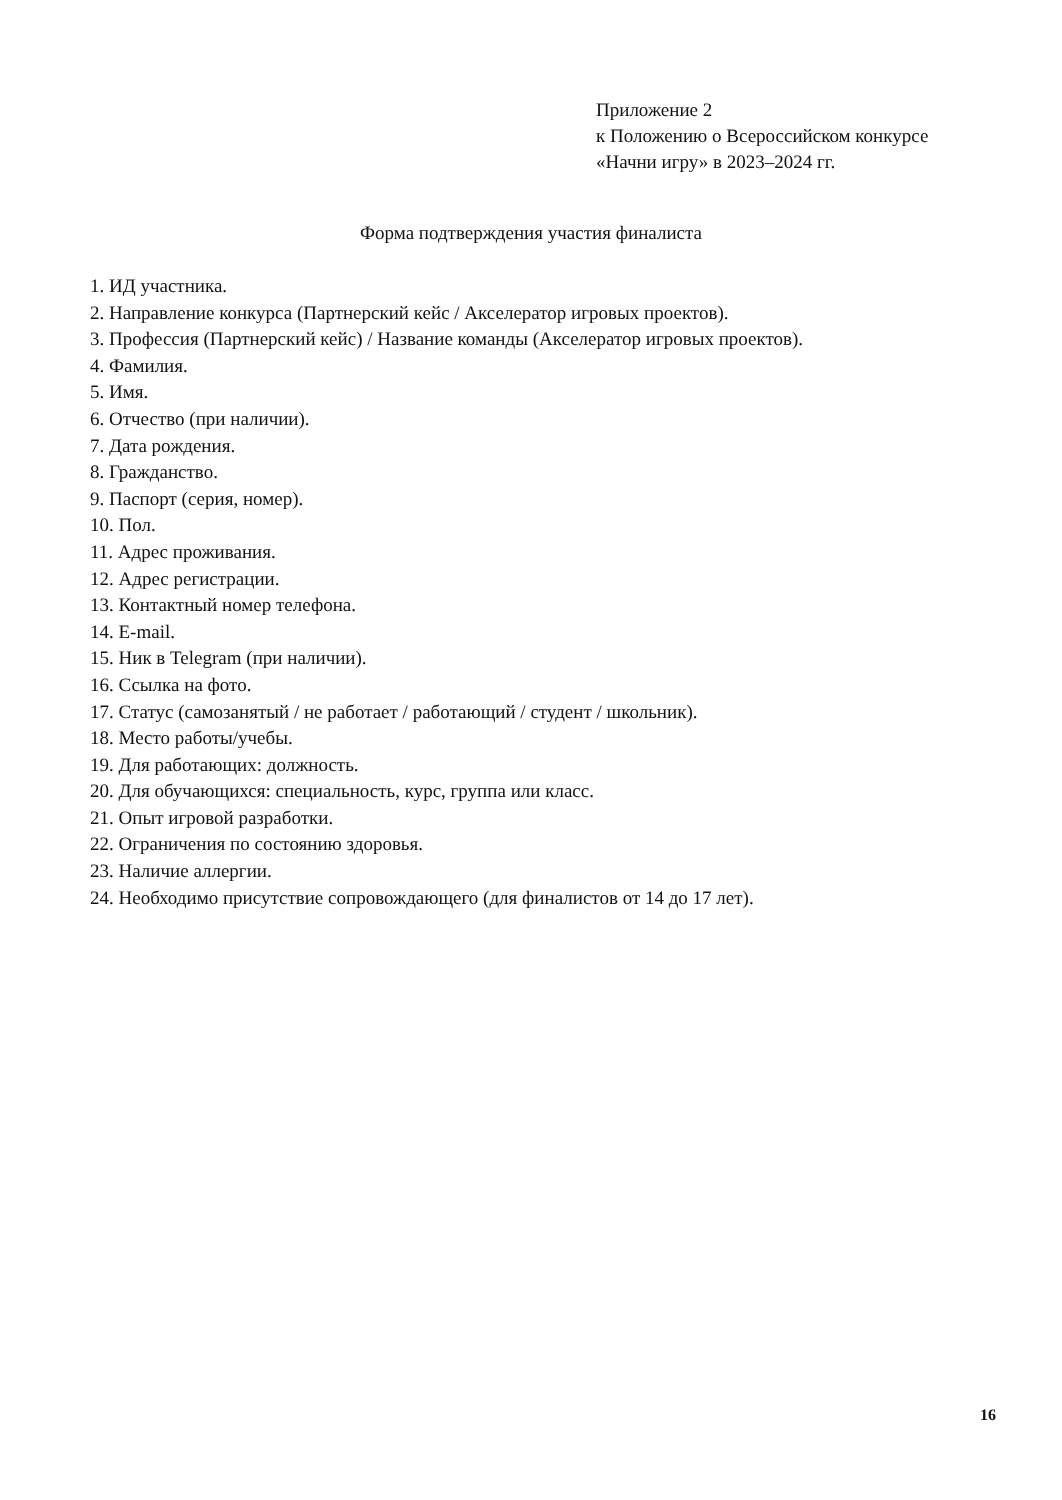Приложение 2
к Положению о Всероссийском конкурсе
«Начни игру» в 2023–2024 гг.
Форма подтверждения участия финалиста
1. ИД участника.
2. Направление конкурса (Партнерский кейс / Акселератор игровых проектов).
3. Профессия (Партнерский кейс) / Название команды (Акселератор игровых проектов).
4. Фамилия.
5. Имя.
6. Отчество (при наличии).
7. Дата рождения.
8. Гражданство.
9. Паспорт (серия, номер).
10. Пол.
11. Адрес проживания.
12. Адрес регистрации.
13. Контактный номер телефона.
14. E-mail.
15. Ник в Telegram (при наличии).
16. Ссылка на фото.
17. Статус (самозанятый / не работает / работающий / студент / школьник).
18. Место работы/учебы.
19. Для работающих: должность.
20. Для обучающихся: специальность, курс, группа или класс.
21. Опыт игровой разработки.
22. Ограничения по состоянию здоровья.
23. Наличие аллергии.
24. Необходимо присутствие сопровождающего (для финалистов от 14 до 17 лет).
16